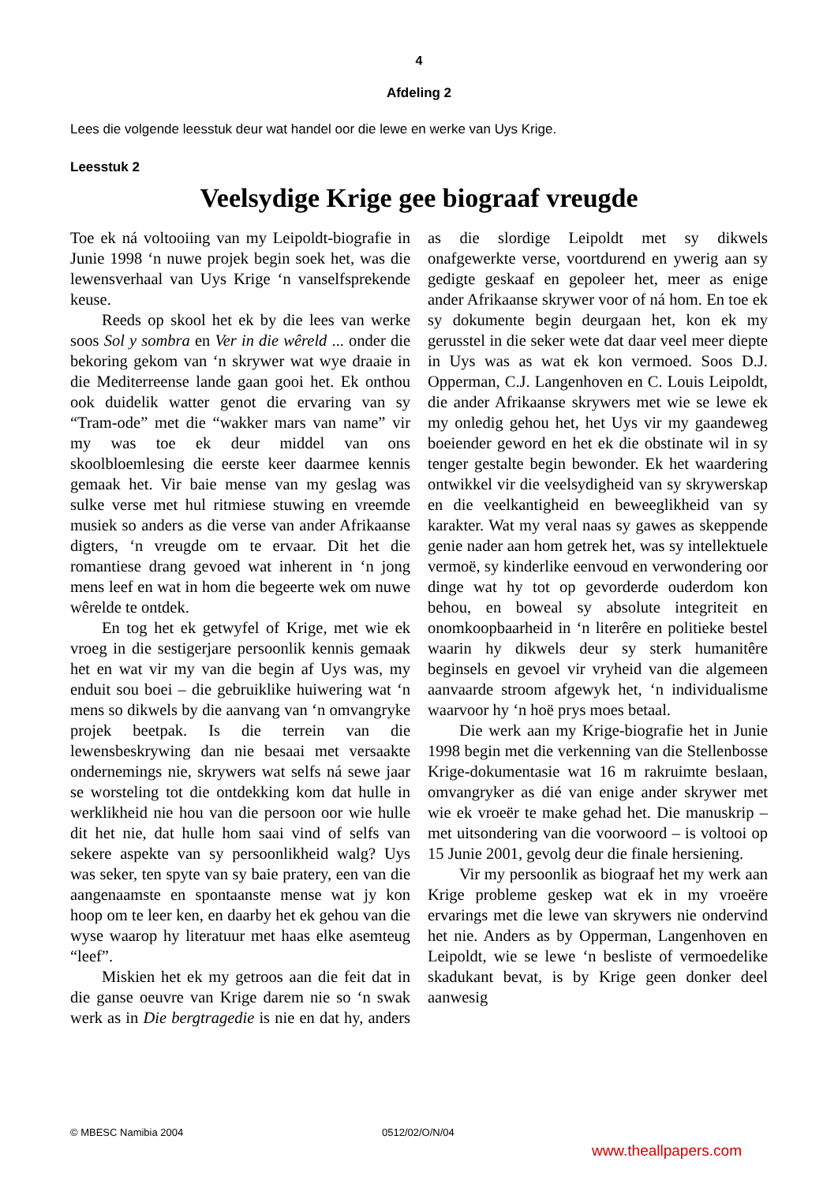4
Afdeling 2
Lees die volgende leesstuk deur wat handel oor die lewe en werke van Uys Krige.
Leesstuk 2
Veelsydige Krige gee biograaf vreugde
Toe ek ná voltooiing van my Leipoldt-biografie in Junie 1998 ‘n nuwe projek begin soek het, was die lewensverhaal van Uys Krige ‘n vanselfsprekende keuse.
Reeds op skool het ek by die lees van werke soos Sol y sombra en Ver in die wêreld ... onder die bekoring gekom van ‘n skrywer wat wye draaie in die Mediterreense lande gaan gooi het. Ek onthou ook duidelik watter genot die ervaring van sy “Tram-ode” met die “wakker mars van name” vir my was toe ek deur middel van ons skoolbloemlesing die eerste keer daarmee kennis gemaak het. Vir baie mense van my geslag was sulke verse met hul ritmiese stuwing en vreemde musiek so anders as die verse van ander Afrikaanse digters, ‘n vreugde om te ervaar. Dit het die romantiese drang gevoed wat inherent in ‘n jong mens leef en wat in hom die begeerte wek om nuwe wêrelde te ontdek.
En tog het ek getwyfel of Krige, met wie ek vroeg in die sestigerjare persoonlik kennis gemaak het en wat vir my van die begin af Uys was, my enduit sou boei – die gebruiklike huiwering wat ‘n mens so dikwels by die aanvang van ‘n omvangryke projek beetpak. Is die terrein van die lewensbeskrywing dan nie besaai met versaakte ondernemings nie, skrywers wat selfs ná sewe jaar se worsteling tot die ontdekking kom dat hulle in werklikheid nie hou van die persoon oor wie hulle dit het nie, dat hulle hom saai vind of selfs van sekere aspekte van sy persoonlikheid walg? Uys was seker, ten spyte van sy baie pratery, een van die aangenaamste en spontaanste mense wat jy kon hoop om te leer ken, en daarby het ek gehou van die wyse waarop hy literatuur met haas elke asemteug “leef”.
Miskien het ek my getroos aan die feit dat in die ganse oeuvre van Krige darem nie so ‘n swak werk as in Die bergtragedie is nie en dat hy, anders as die slordige Leipoldt met sy dikwels onafgewerkte verse, voortdurend en ywerig aan sy gedigte geskaaf en gepoleer het, meer as enige ander Afrikaanse skrywer voor of ná hom. En toe ek sy dokumente begin deurgaan het, kon ek my gerusstel in die seker wete dat daar veel meer diepte in Uys was as wat ek kon vermoed. Soos D.J. Opperman, C.J. Langenhoven en C. Louis Leipoldt, die ander Afrikaanse skrywers met wie se lewe ek my onledig gehou het, het Uys vir my gaandeweg boeiender geword en het ek die obstinate wil in sy tenger gestalte begin bewonder. Ek het waardering ontwikkel vir die veelsydigheid van sy skrywerskap en die veelkantigheid en beweeglikheid van sy karakter. Wat my veral naas sy gawes as skeppende genie nader aan hom getrek het, was sy intellektuele vermoë, sy kinderlike eenvoud en verwondering oor dinge wat hy tot op gevorderde ouderdom kon behou, en boweal sy absolute integriteit en onomkoopbaarheid in ‘n literêre en politieke bestel waarin hy dikwels deur sy sterk humanitêre beginsels en gevoel vir vryheid van die algemeen aanvaarde stroom afgewyk het, ‘n individualisme waarvoor hy ‘n hoë prys moes betaal.
Die werk aan my Krige-biografie het in Junie 1998 begin met die verkenning van die Stellenbosse Krige-dokumentasie wat 16 m rakruimte beslaan, omvangryker as dié van enige ander skrywer met wie ek vroeër te make gehad het. Die manuskrip – met uitsondering van die voorwoord – is voltooi op 15 Junie 2001, gevolg deur die finale hersiening.
Vir my persoonlik as biograaf het my werk aan Krige probleme geskep wat ek in my vroeëre ervarings met die lewe van skrywers nie ondervind het nie. Anders as by Opperman, Langenhoven en Leipoldt, wie se lewe ‘n besliste of vermoedelike skadukant bevat, is by Krige geen donker deel aanwesig
© MBESC Namibia 2004 0512/02/O/N/04
www.theallpapers.com